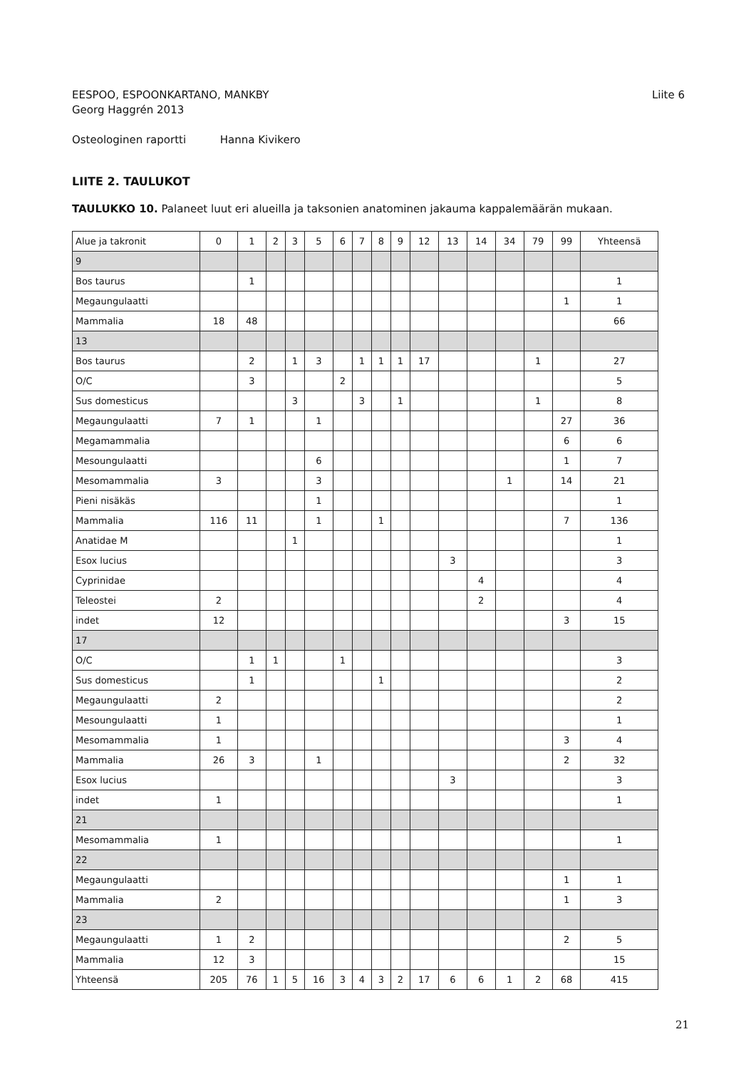EESPOO, ESPOONKARTANO, MANKBY
Georg Haggrén 2013
Liite 6
Osteologinen raportti Hanna Kivikero
LIITE 2. TAULUKOT
TAULUKKO 10. Palaneet luut eri alueilla ja taksonien anatominen jakauma kappalemäärän mukaan.
| Alue ja takronit | 0 | 1 | 2 | 3 | 5 | 6 | 7 | 8 | 9 | 12 | 13 | 14 | 34 | 79 | 99 | Yhteensä |
| --- | --- | --- | --- | --- | --- | --- | --- | --- | --- | --- | --- | --- | --- | --- | --- | --- |
| 9 | | | | | | | | | | | | | | | | |
| Bos taurus | | 1 | | | | | | | | | | | | | | 1 |
| Megaungulaatti | | | | | | | | | | | | | | | 1 | 1 |
| Mammalia | 18 | 48 | | | | | | | | | | | | | | 66 |
| 13 | | | | | | | | | | | | | | | | |
| Bos taurus | | 2 | | 1 | 3 | | 1 | 1 | 1 | 17 | | | | 1 | | 27 |
| O/C | | 3 | | | | 2 | | | | | | | | | | 5 |
| Sus domesticus | | | | 3 | | | 3 | | 1 | | | | | 1 | | 8 |
| Megaungulaatti | 7 | 1 | | | 1 | | | | | | | | | | 27 | 36 |
| Megamammalia | | | | | | | | | | | | | | | 6 | 6 |
| Mesoungulaatti | | | | | 6 | | | | | | | | | | 1 | 7 |
| Mesomammalia | 3 | | | | 3 | | | | | | | | 1 | | 14 | 21 |
| Pieni nisäkäs | | | | | 1 | | | | | | | | | | | 1 |
| Mammalia | 116 | 11 | | | 1 | | | 1 | | | | | | | 7 | 136 |
| Anatidae M | | | | 1 | | | | | | | | | | | | 1 |
| Esox lucius | | | | | | | | | | | 3 | | | | | 3 |
| Cyprinidae | | | | | | | | | | | | 4 | | | | 4 |
| Teleostei | 2 | | | | | | | | | | | 2 | | | | 4 |
| indet | 12 | | | | | | | | | | | | | | 3 | 15 |
| 17 | | | | | | | | | | | | | | | | |
| O/C | | 1 | 1 | | | 1 | | | | | | | | | | 3 |
| Sus domesticus | | 1 | | | | | | 1 | | | | | | | | 2 |
| Megaungulaatti | 2 | | | | | | | | | | | | | | | 2 |
| Mesoungulaatti | 1 | | | | | | | | | | | | | | | 1 |
| Mesomammalia | 1 | | | | | | | | | | | | | | 3 | 4 |
| Mammalia | 26 | 3 | | | 1 | | | | | | | | | | 2 | 32 |
| Esox lucius | | | | | | | | | | | 3 | | | | | 3 |
| indet | 1 | | | | | | | | | | | | | | | 1 |
| 21 | | | | | | | | | | | | | | | | |
| Mesomammalia | 1 | | | | | | | | | | | | | | | 1 |
| 22 | | | | | | | | | | | | | | | | |
| Megaungulaatti | | | | | | | | | | | | | | | 1 | 1 |
| Mammalia | 2 | | | | | | | | | | | | | | 1 | 3 |
| 23 | | | | | | | | | | | | | | | | |
| Megaungulaatti | 1 | 2 | | | | | | | | | | | | | 2 | 5 |
| Mammalia | 12 | 3 | | | | | | | | | | | | | | 15 |
| Yhteensä | 205 | 76 | 1 | 5 | 16 | 3 | 4 | 3 | 2 | 17 | 6 | 6 | 1 | 2 | 68 | 415 |
21